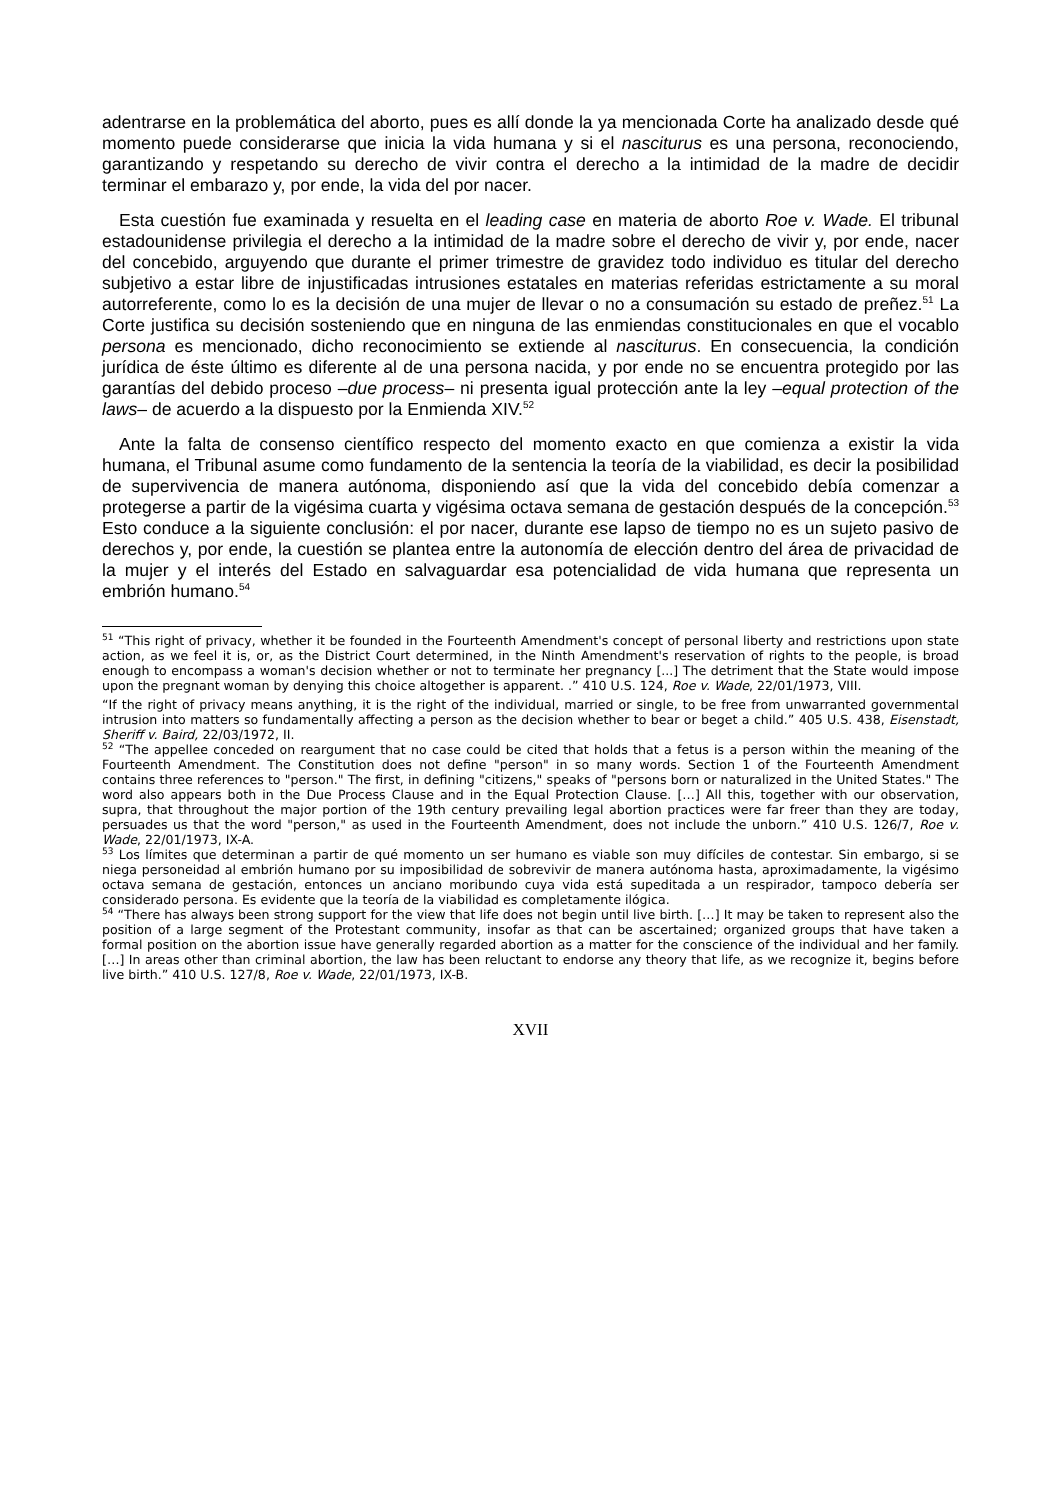adentrarse en la problemática del aborto, pues es allí donde la ya mencionada Corte ha analizado desde qué momento puede considerarse que inicia la vida humana y si el nasciturus es una persona, reconociendo, garantizando y respetando su derecho de vivir contra el derecho a la intimidad de la madre de decidir terminar el embarazo y, por ende, la vida del por nacer.
Esta cuestión fue examinada y resuelta en el leading case en materia de aborto Roe v. Wade. El tribunal estadounidense privilegia el derecho a la intimidad de la madre sobre el derecho de vivir y, por ende, nacer del concebido, arguyendo que durante el primer trimestre de gravidez todo individuo es titular del derecho subjetivo a estar libre de injustificadas intrusiones estatales en materias referidas estrictamente a su moral autorreferente, como lo es la decisión de una mujer de llevar o no a consumación su estado de preñez.<sup>51</sup> La Corte justifica su decisión sosteniendo que en ninguna de las enmiendas constitucionales en que el vocablo persona es mencionado, dicho reconocimiento se extiende al nasciturus. En consecuencia, la condición jurídica de éste último es diferente al de una persona nacida, y por ende no se encuentra protegido por las garantías del debido proceso –due process– ni presenta igual protección ante la ley –equal protection of the laws– de acuerdo a la dispuesto por la Enmienda XIV.<sup>52</sup>
Ante la falta de consenso científico respecto del momento exacto en que comienza a existir la vida humana, el Tribunal asume como fundamento de la sentencia la teoría de la viabilidad, es decir la posibilidad de supervivencia de manera autónoma, disponiendo así que la vida del concebido debía comenzar a protegerse a partir de la vigésima cuarta y vigésima octava semana de gestación después de la concepción.<sup>53</sup> Esto conduce a la siguiente conclusión: el por nacer, durante ese lapso de tiempo no es un sujeto pasivo de derechos y, por ende, la cuestión se plantea entre la autonomía de elección dentro del área de privacidad de la mujer y el interés del Estado en salvaguardar esa potencialidad de vida humana que representa un embrión humano.<sup>54</sup>
<sup>51</sup> “This right of privacy, whether it be founded in the Fourteenth Amendment's concept of personal liberty and restrictions upon state action, as we feel it is, or, as the District Court determined, in the Ninth Amendment's reservation of rights to the people, is broad enough to encompass a woman's decision whether or not to terminate her pregnancy [...] The detriment that the State would impose upon the pregnant woman by denying this choice altogether is apparent. .” 410 U.S. 124, Roe v. Wade, 22/01/1973, VIII.
“If the right of privacy means anything, it is the right of the individual, married or single, to be free from unwarranted governmental intrusion into matters so fundamentally affecting a person as the decision whether to bear or beget a child.” 405 U.S. 438, Eisenstadt, Sheriff v. Baird, 22/03/1972, II.
<sup>52</sup> “The appellee conceded on reargument that no case could be cited that holds that a fetus is a person within the meaning of the Fourteenth Amendment. The Constitution does not define "person" in so many words. Section 1 of the Fourteenth Amendment contains three references to "person." The first, in defining "citizens," speaks of "persons born or naturalized in the United States." The word also appears both in the Due Process Clause and in the Equal Protection Clause. […] All this, together with our observation, supra, that throughout the major portion of the 19th century prevailing legal abortion practices were far freer than they are today, persuades us that the word "person," as used in the Fourteenth Amendment, does not include the unborn.” 410 U.S. 126/7, Roe v. Wade, 22/01/1973, IX-A.
<sup>53</sup> Los límites que determinan a partir de qué momento un ser humano es viable son muy difíciles de contestar. Sin embargo, si se niega personeidad al embrión humano por su imposibilidad de sobrevivir de manera autónoma hasta, aproximadamente, la vigésimo octava semana de gestación, entonces un anciano moribundo cuya vida está supeditada a un respirador, tampoco debería ser considerado persona. Es evidente que la teoría de la viabilidad es completamente ilógica.
<sup>54</sup> “There has always been strong support for the view that life does not begin until live birth. […] It may be taken to represent also the position of a large segment of the Protestant community, insofar as that can be ascertained; organized groups that have taken a formal position on the abortion issue have generally regarded abortion as a matter for the conscience of the individual and her family. […] In areas other than criminal abortion, the law has been reluctant to endorse any theory that life, as we recognize it, begins before live birth.” 410 U.S. 127/8, Roe v. Wade, 22/01/1973, IX-B.
XVII